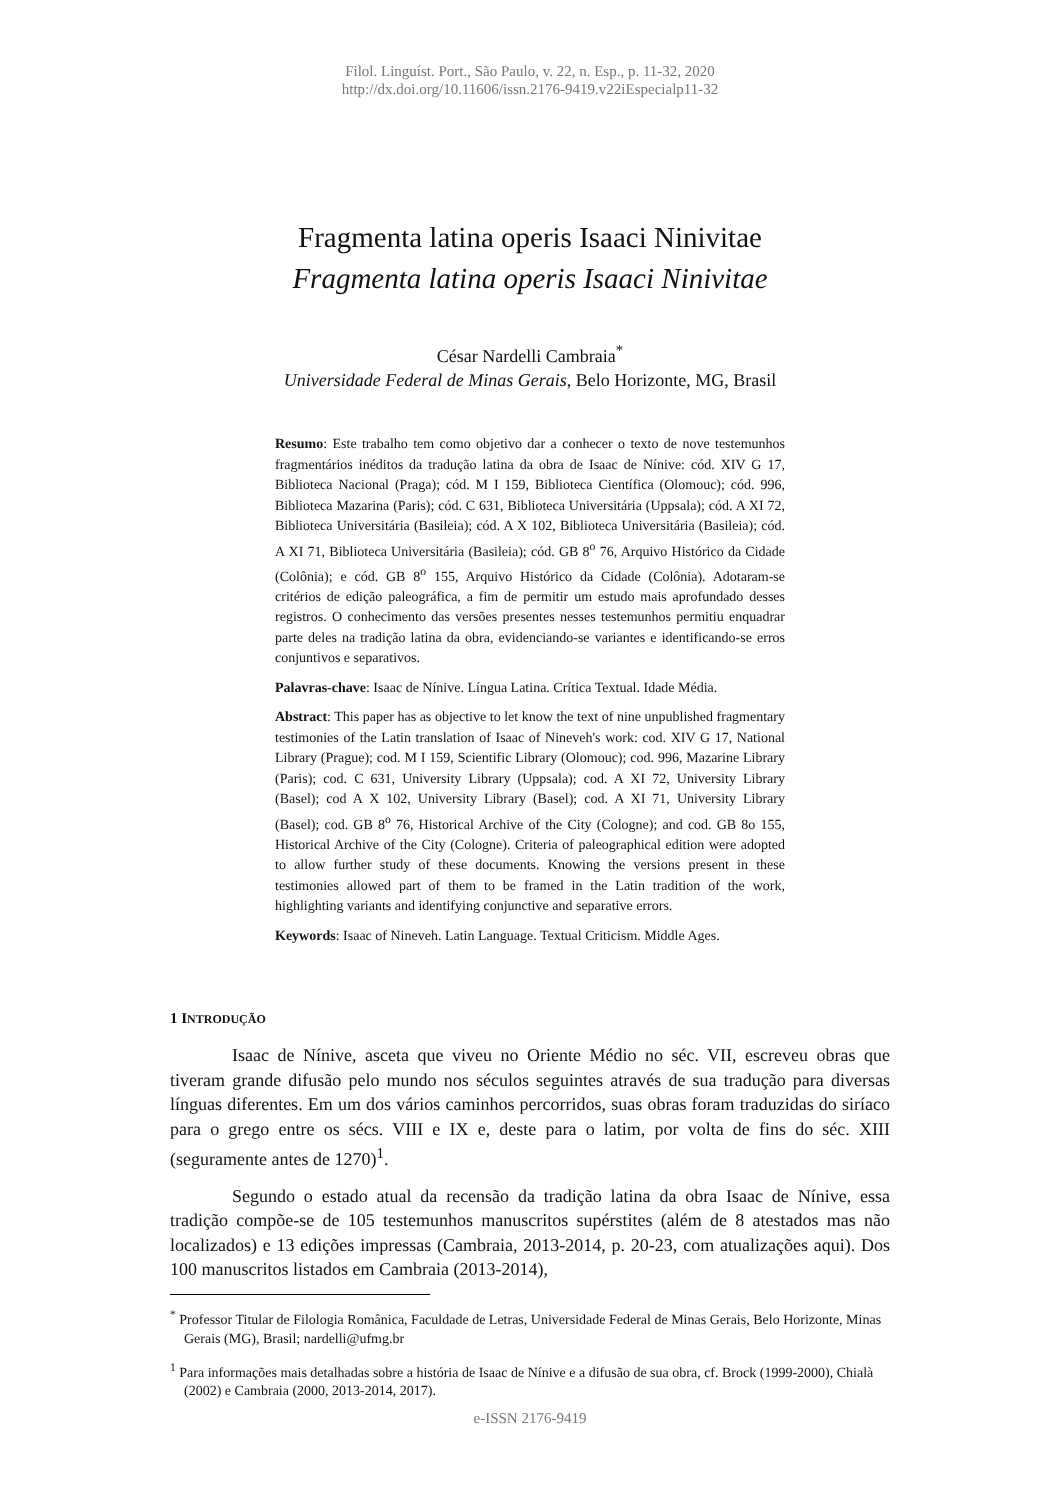Filol. Linguíst. Port., São Paulo, v. 22, n. Esp., p. 11-32, 2020
http://dx.doi.org/10.11606/issn.2176-9419.v22iEspecialp11-32
Fragmenta latina operis Isaaci Ninivitae
Fragmenta latina operis Isaaci Ninivitae
César Nardelli Cambraia<sup>*</sup>
Universidade Federal de Minas Gerais, Belo Horizonte, MG, Brasil
Resumo: Este trabalho tem como objetivo dar a conhecer o texto de nove testemunhos fragmentários inéditos da tradução latina da obra de Isaac de Nínive: cód. XIV G 17, Biblioteca Nacional (Praga); cód. M I 159, Biblioteca Científica (Olomouc); cód. 996, Biblioteca Mazarina (Paris); cód. C 631, Biblioteca Universitária (Uppsala); cód. A XI 72, Biblioteca Universitária (Basileia); cód. A X 102, Biblioteca Universitária (Basileia); cód. A XI 71, Biblioteca Universitária (Basileia); cód. GB 8<sup>o</sup> 76, Arquivo Histórico da Cidade (Colônia); e cód. GB 8<sup>o</sup> 155, Arquivo Histórico da Cidade (Colônia). Adotaram-se critérios de edição paleográfica, a fim de permitir um estudo mais aprofundado desses registros. O conhecimento das versões presentes nesses testemunhos permitiu enquadrar parte deles na tradição latina da obra, evidenciando-se variantes e identificando-se erros conjuntivos e separativos.
Palavras-chave: Isaac de Nínive. Língua Latina. Crítica Textual. Idade Média.
Abstract: This paper has as objective to let know the text of nine unpublished fragmentary testimonies of the Latin translation of Isaac of Nineveh's work: cod. XIV G 17, National Library (Prague); cod. M I 159, Scientific Library (Olomouc); cod. 996, Mazarine Library (Paris); cod. C 631, University Library (Uppsala); cod. A XI 72, University Library (Basel); cod A X 102, University Library (Basel); cod. A XI 71, University Library (Basel); cod. GB 8<sup>o</sup> 76, Historical Archive of the City (Cologne); and cod. GB 8o 155, Historical Archive of the City (Cologne). Criteria of paleographical edition were adopted to allow further study of these documents. Knowing the versions present in these testimonies allowed part of them to be framed in the Latin tradition of the work, highlighting variants and identifying conjunctive and separative errors.
Keywords: Isaac of Nineveh. Latin Language. Textual Criticism. Middle Ages.
1 INTRODUÇÃO
Isaac de Nínive, asceta que viveu no Oriente Médio no séc. VII, escreveu obras que tiveram grande difusão pelo mundo nos séculos seguintes através de sua tradução para diversas línguas diferentes. Em um dos vários caminhos percorridos, suas obras foram traduzidas do siríaco para o grego entre os sécs. VIII e IX e, deste para o latim, por volta de fins do séc. XIII (seguramente antes de 1270)<sup>1</sup>.
Segundo o estado atual da recensão da tradição latina da obra Isaac de Nínive, essa tradição compõe-se de 105 testemunhos manuscritos supérstites (além de 8 atestados mas não localizados) e 13 edições impressas (Cambraia, 2013-2014, p. 20-23, com atualizações aqui). Dos 100 manuscritos listados em Cambraia (2013-2014),
<sup>*</sup> Professor Titular de Filologia Românica, Faculdade de Letras, Universidade Federal de Minas Gerais, Belo Horizonte, Minas Gerais (MG), Brasil; nardelli@ufmg.br
<sup>1</sup> Para informações mais detalhadas sobre a história de Isaac de Nínive e a difusão de sua obra, cf. Brock (1999-2000), Chialà (2002) e Cambraia (2000, 2013-2014, 2017).
e-ISSN 2176-9419